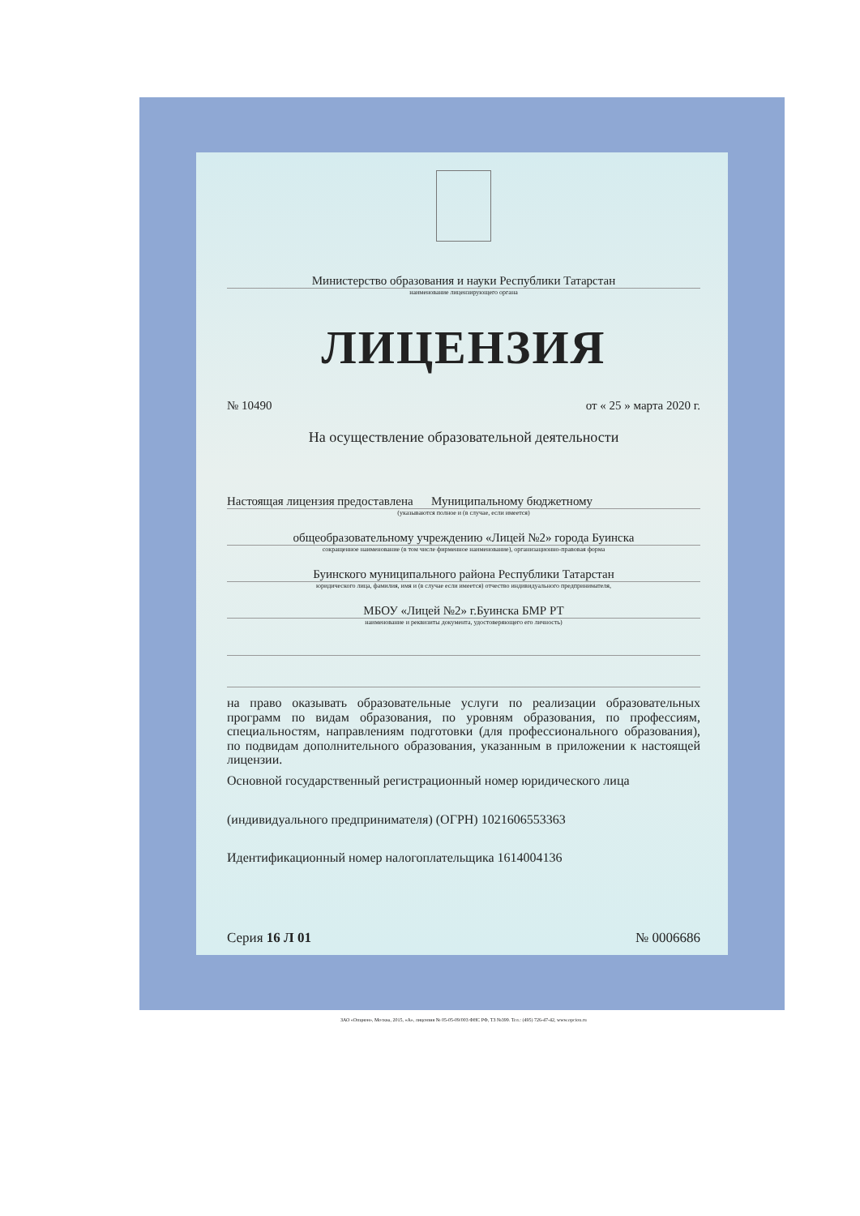Министерство образования и науки Республики Татарстан
наименование лицензирующего органа
ЛИЦЕНЗИЯ
№ 10490 от « 25 » марта 2020 г.
На осуществление образовательной деятельности
Настоящая лицензия предоставлена Муниципальному бюджетному
(указываются полное и (в случае, если имеется)
общеобразовательному учреждению «Лицей №2» города Буинска
сокращенное наименование (в том числе фирменное наименование), организационно-правовая форма
Буинского муниципального района Республики Татарстан
юридического лица, фамилия, имя и (в случае если имеется) отчество индивидуального предпринимателя,
МБОУ «Лицей №2» г.Буинска БМР РТ
наименование и реквизиты документа, удостоверяющего его личность)
на право оказывать образовательные услуги по реализации образовательных программ по видам образования, по уровням образования, по профессиям, специальностям, направлениям подготовки (для профессионального образования), по подвидам дополнительного образования, указанным в приложении к настоящей лицензии.
Основной государственный регистрационный номер юридического лица
(индивидуального предпринимателя) (ОГРН) 1021606553363
Идентификационный номер налогоплательщика 1614004136
Серия 16 Л 01 № 0006686
ЗАО «Опцион», Москва, 2015, «А», лицензия № 05-05-09/003 ФНС РФ, ТЗ №399. Тел.: (495) 726-47-42, www.opcion.ru